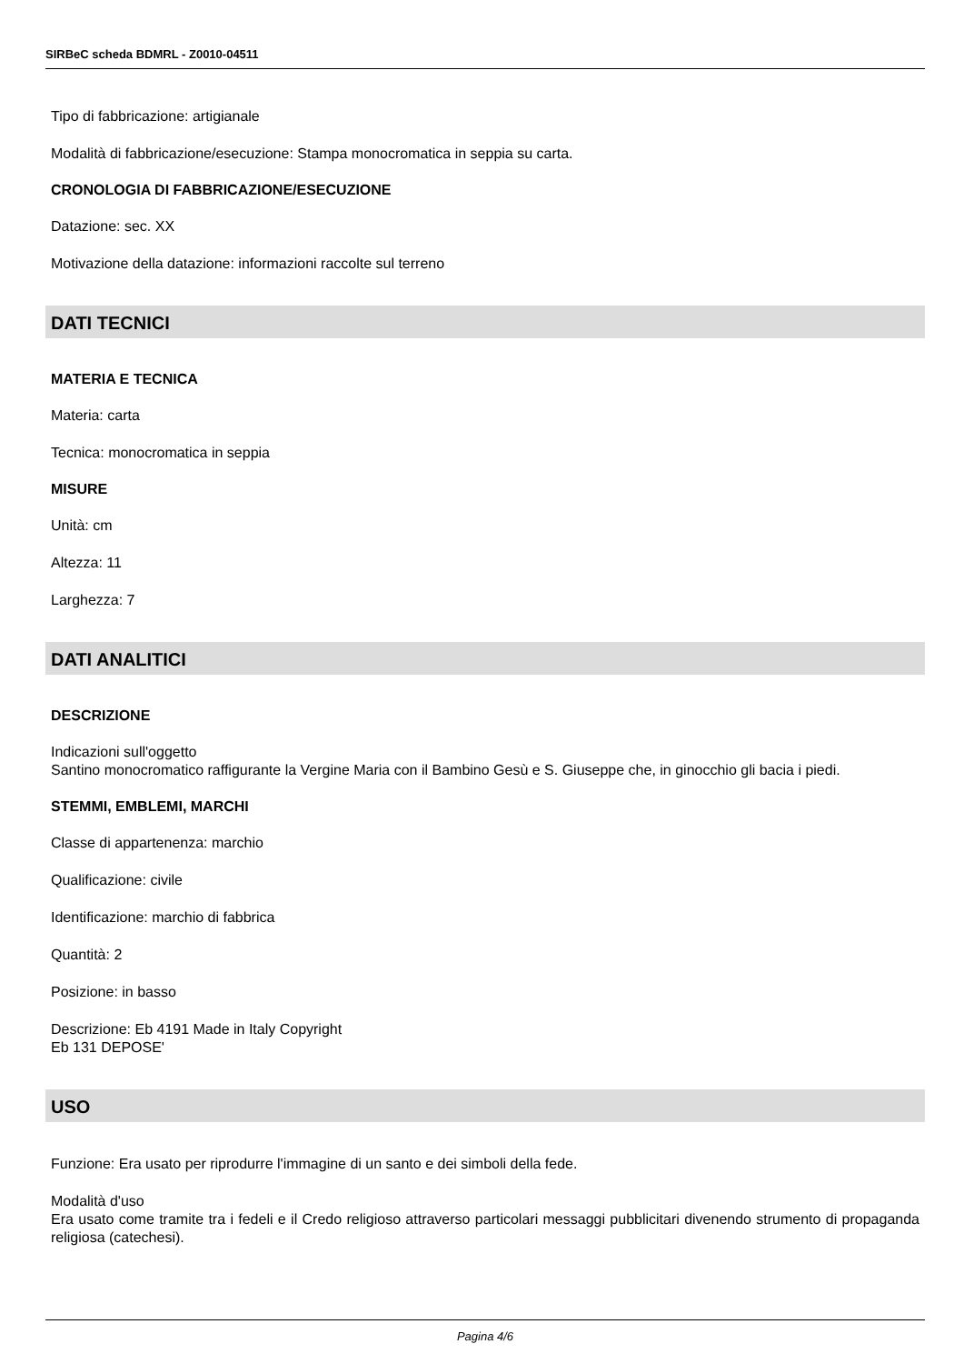SIRBeC scheda BDMRL - Z0010-04511
Tipo di fabbricazione: artigianale
Modalità di fabbricazione/esecuzione: Stampa monocromatica in seppia su carta.
CRONOLOGIA DI FABBRICAZIONE/ESECUZIONE
Datazione: sec. XX
Motivazione della datazione: informazioni raccolte sul terreno
DATI TECNICI
MATERIA E TECNICA
Materia: carta
Tecnica: monocromatica in seppia
MISURE
Unità: cm
Altezza: 11
Larghezza: 7
DATI ANALITICI
DESCRIZIONE
Indicazioni sull'oggetto
Santino monocromatico raffigurante la Vergine Maria con il Bambino Gesù e S. Giuseppe che, in ginocchio gli bacia i piedi.
STEMMI, EMBLEMI, MARCHI
Classe di appartenenza: marchio
Qualificazione: civile
Identificazione: marchio di fabbrica
Quantità: 2
Posizione: in basso
Descrizione: Eb 4191 Made in Italy Copyright
Eb 131 DEPOSE'
USO
Funzione: Era usato per riprodurre l'immagine di un santo e dei simboli della fede.
Modalità d'uso
Era usato come tramite tra i fedeli e il Credo religioso attraverso particolari messaggi pubblicitari divenendo strumento di propaganda religiosa (catechesi).
Pagina 4/6